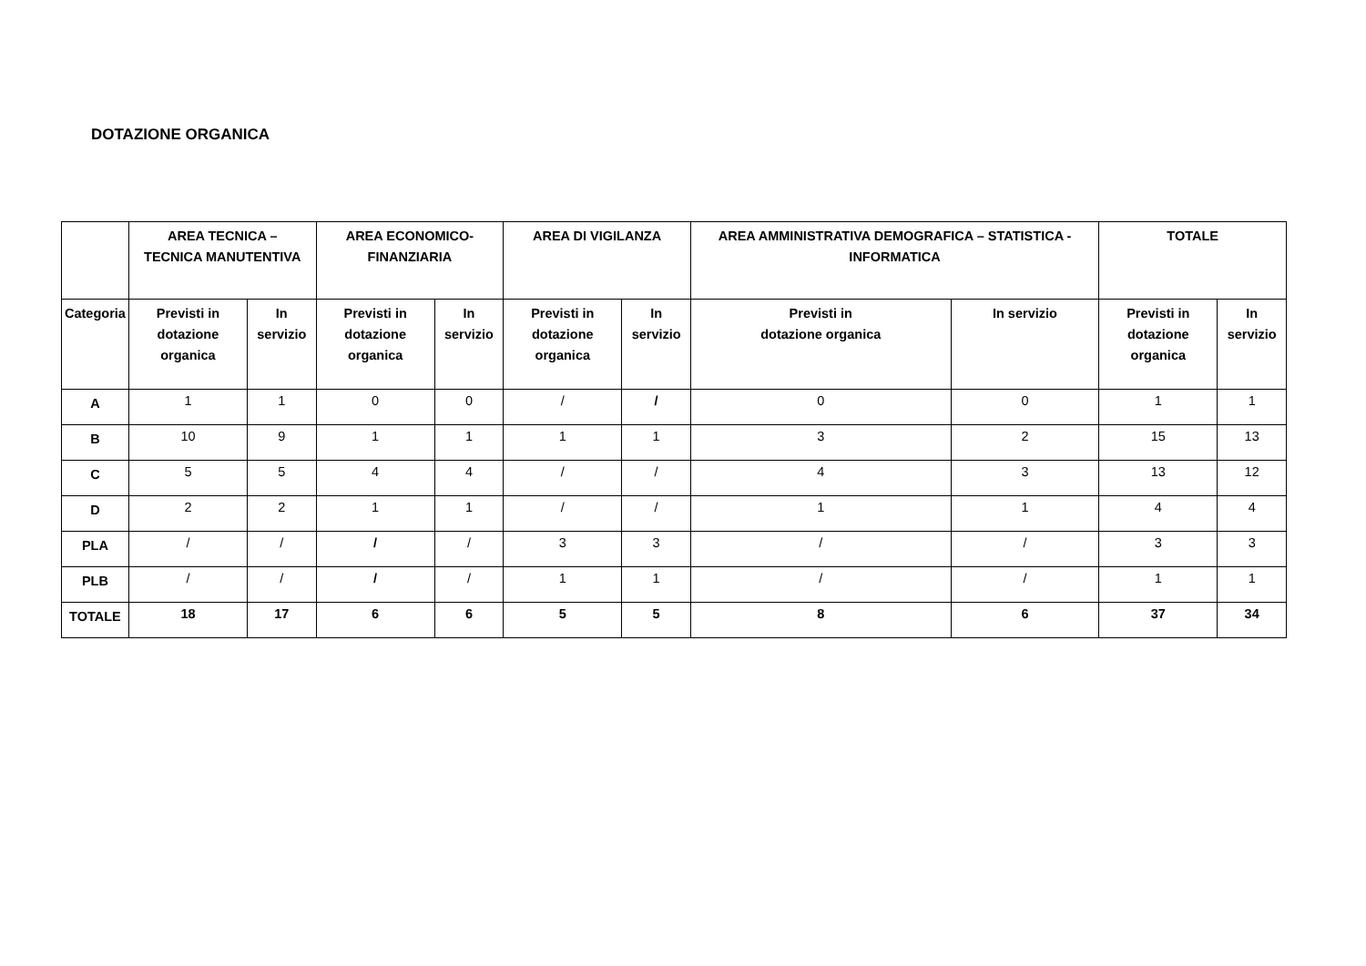DOTAZIONE ORGANICA
| | AREA TECNICA – TECNICA MANUTENTIVA | | AREA ECONOMICO- FINANZIARIA | | AREA DI VIGILANZA | | AREA AMMINISTRATIVA DEMOGRAFICA – STATISTICA - INFORMATICA | | TOTALE | |
| --- | --- | --- | --- | --- | --- | --- | --- | --- | --- | --- |
| Categoria | Previsti in dotazione organica | In servizio | Previsti in dotazione organica | In servizio | Previsti in dotazione organica | In servizio | Previsti in dotazione organica | In servizio | Previsti in dotazione organica | In servizio |
| A | 1 | 1 | 0 | 0 | / | / | 0 | 0 | 1 | 1 |
| B | 10 | 9 | 1 | 1 | 1 | 1 | 3 | 2 | 15 | 13 |
| C | 5 | 5 | 4 | 4 | / | / | 4 | 3 | 13 | 12 |
| D | 2 | 2 | 1 | 1 | / | / | 1 | 1 | 4 | 4 |
| PLA | / | / | / | / | 3 | 3 | / | / | 3 | 3 |
| PLB | / | / | / | / | 1 | 1 | / | / | 1 | 1 |
| TOTALE | 18 | 17 | 6 | 6 | 5 | 5 | 8 | 6 | 37 | 34 |